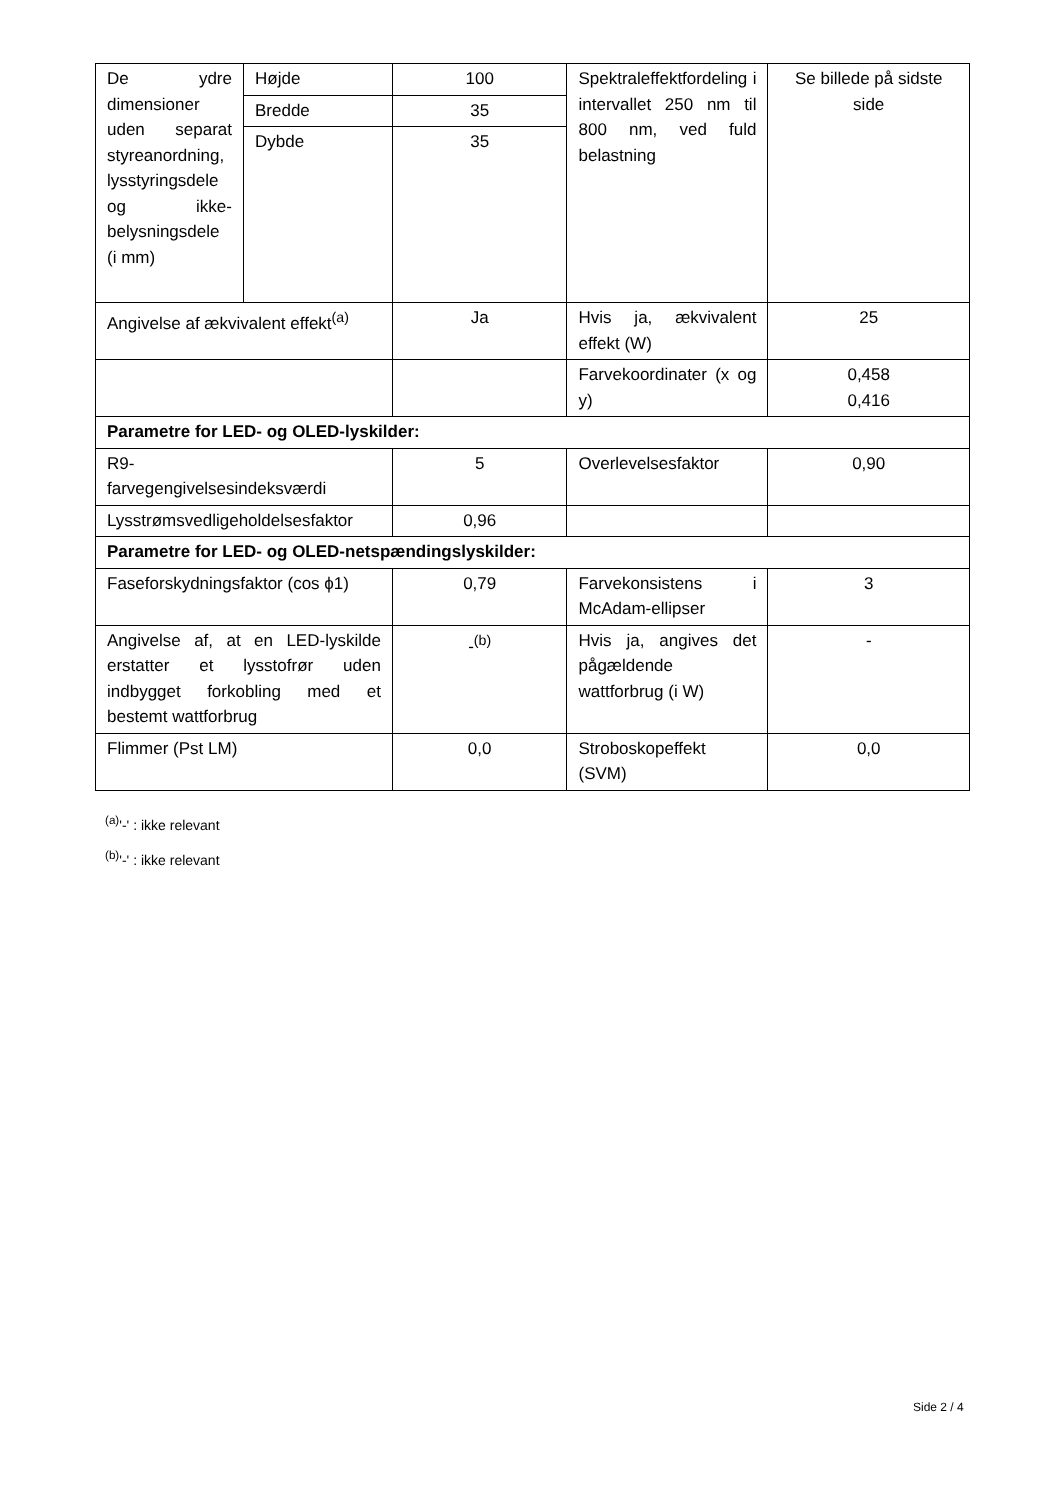| De ydre dimensioner uden separat styreanordning, lysstyringsdele og ikke-belysningsdele (i mm) | Højde | 100 | Spektraleffektfordeling i intervallet 250 nm til 800 nm, ved fuld belastning | Se billede på sidste side |
| | Bredde | 35 | | |
| | Dybde | 35 | | |
| Angivelse af ækvivalent effekt<sup>(a)</sup> | | Ja | Hvis ja, ækvivalent effekt (W) | 25 |
| | | | Farvekoordinater (x og y) | 0,458 0,416 |
| Parametre for LED- og OLED-lyskilder: | | | | |
| R9- farvegengivelsesindeksværdi | | 5 | Overlevelsesfaktor | 0,90 |
| Lysstrømsvedligeholdelsesfaktor | | 0,96 | | |
| Parametre for LED- og OLED-netspændingslyskilder: | | | | |
| Faseforskydningsfaktor (cos ϕ1) | | 0,79 | Farvekonsistens i McAdam-ellipser | 3 |
| Angivelse af, at en LED-lyskilde erstatter et lysstofrør uden indbygget forkobling med et bestemt wattforbrug | | -<sup>(b)</sup> | Hvis ja, angives det pågældende wattforbrug (i W) | - |
| Flimmer (Pst LM) | | 0,0 | Stroboskopeffekt (SVM) | 0,0 |
<sup>(a)</sup> '-' : ikke relevant
<sup>(b)</sup> '-' : ikke relevant
Side 2 / 4